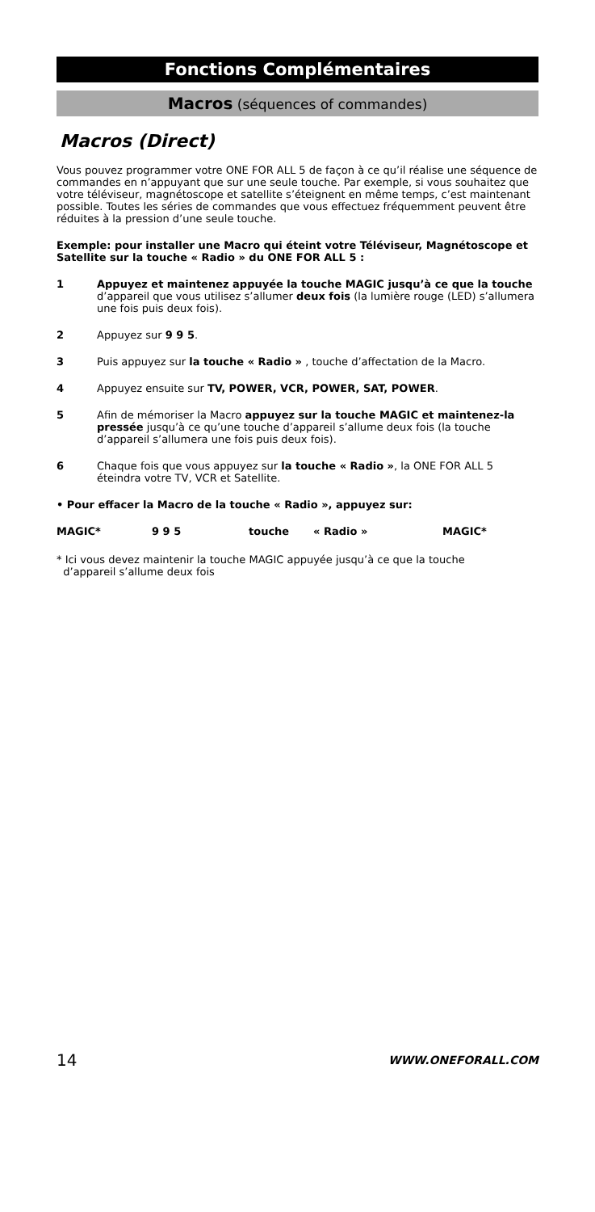Fonctions Complémentaires
Macros (séquences of commandes)
Macros (Direct)
Vous pouvez programmer votre ONE FOR ALL 5 de façon à ce qu’il réalise une séquence de commandes en n’appuyant que sur une seule touche. Par exemple, si vous souhaitez que votre téléviseur, magnétoscope et satellite s’éteignent en même temps, c’est maintenant possible. Toutes les séries de commandes que vous effectuez fréquemment peuvent être réduites à la pression d’une seule touche.
Exemple: pour installer une Macro qui éteint votre Téléviseur, Magnétoscope et Satellite sur la touche « Radio » du ONE FOR ALL 5 :
1 Appuyez et maintenez appuyée la touche MAGIC jusqu’à ce que la touche d’appareil que vous utilisez s’allumer deux fois (la lumière rouge (LED) s’allumera une fois puis deux fois).
2 Appuyez sur 9 9 5.
3 Puis appuyez sur la touche « Radio » , touche d’affectation de la Macro.
4 Appuyez ensuite sur TV, POWER, VCR, POWER, SAT, POWER.
5 Afin de mémoriser la Macro appuyez sur la touche MAGIC et maintenez-la pressée jusqu’à ce qu’une touche d’appareil s’allume deux fois (la touche d’appareil s’allumera une fois puis deux fois).
6 Chaque fois que vous appuyez sur la touche « Radio », la ONE FOR ALL 5 éteindra votre TV, VCR et Satellite.
• Pour effacer la Macro de la touche « Radio », appuyez sur:
MAGIC* 9 9 5 touche « Radio » MAGIC*
* Ici vous devez maintenir la touche MAGIC appuyée jusqu’à ce que la touche
d’appareil s’allume deux fois
14 WWW.ONEFORALL.COM